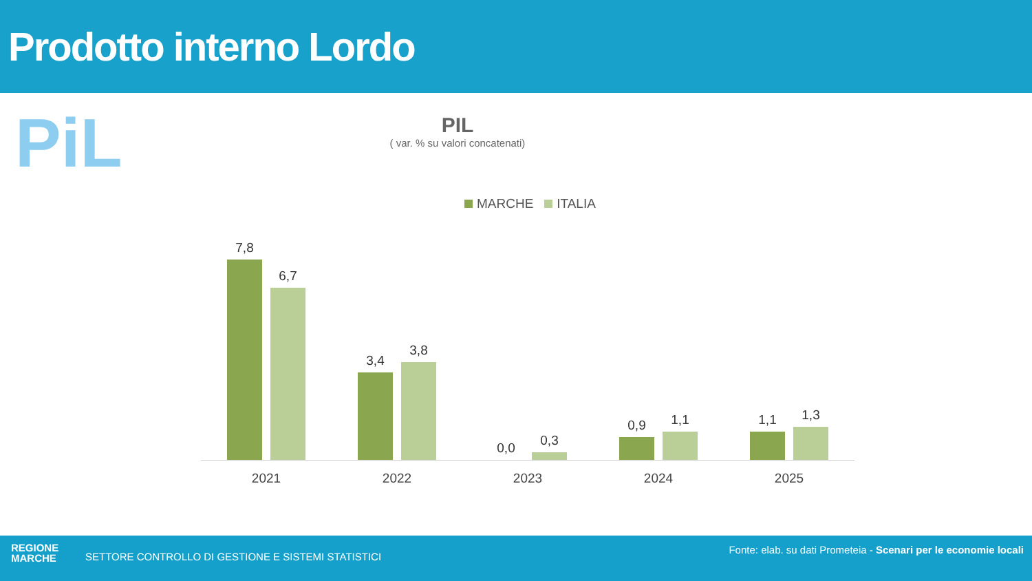Prodotto interno Lordo
PiL
PIL
( var. % su valori concatenati)
MARCHE ITALIA
7,8
6,7
3,4
3,8
0,0
0,3
0,9
1,1
1,1
1,3
2021 2022 2023 2024 2025
REGIONE
MARCHE
SETTORE CONTROLLO DI GESTIONE E SISTEMI STATISTICI
Fonte: elab. su dati Prometeia - Scenari per le economie locali